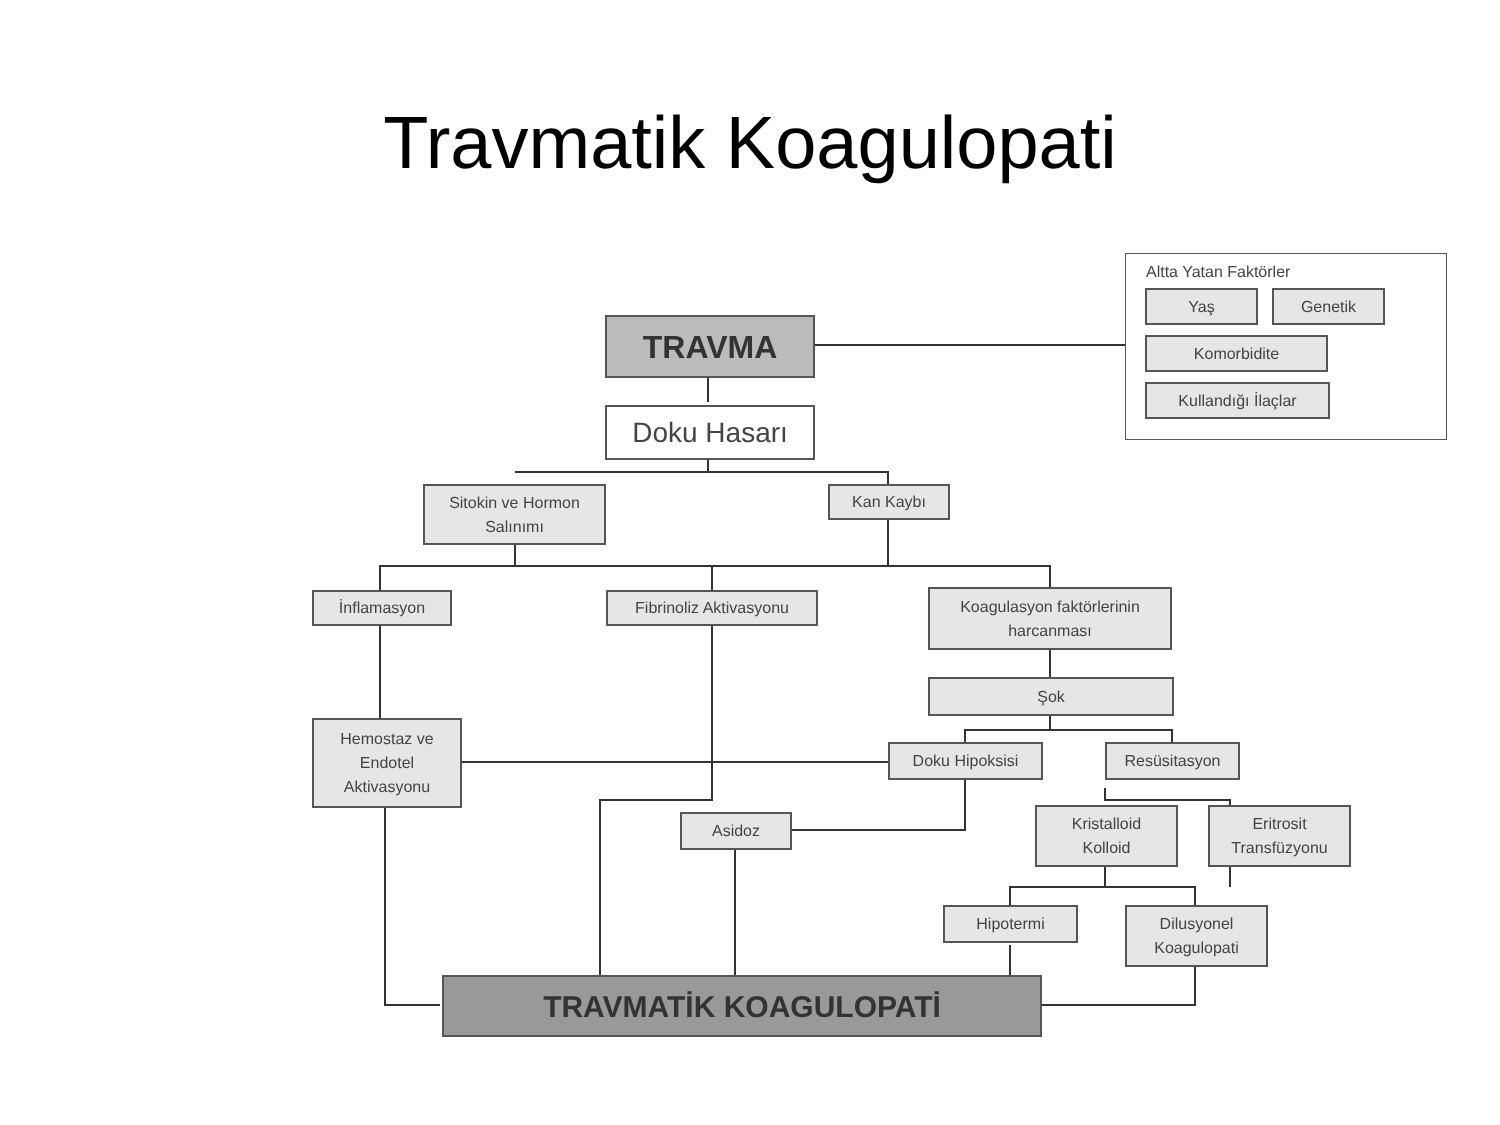Travmatik Koagulopati
Altta Yatan Faktörler
Yaş Genetik
Komorbidite
Kullandığı İlaçlar
TRAVMA
Doku Hasarı
Sitokin ve Hormon
Salınımı
Kan Kaybı
İnflamasyon Fibrinoliz Aktivasyonu
Koagulasyon faktörlerinin
harcanması
Şok
Hemostaz ve
Endotel
Aktivasyonu
Doku Hipoksisi Resüsitasyon
Asidoz
Kristalloid
Kolloid
Eritrosit
Transfüzyonu
Hipotermi
Dilusyonel
Koagulopati
TRAVMATİK KOAGULOPATİ